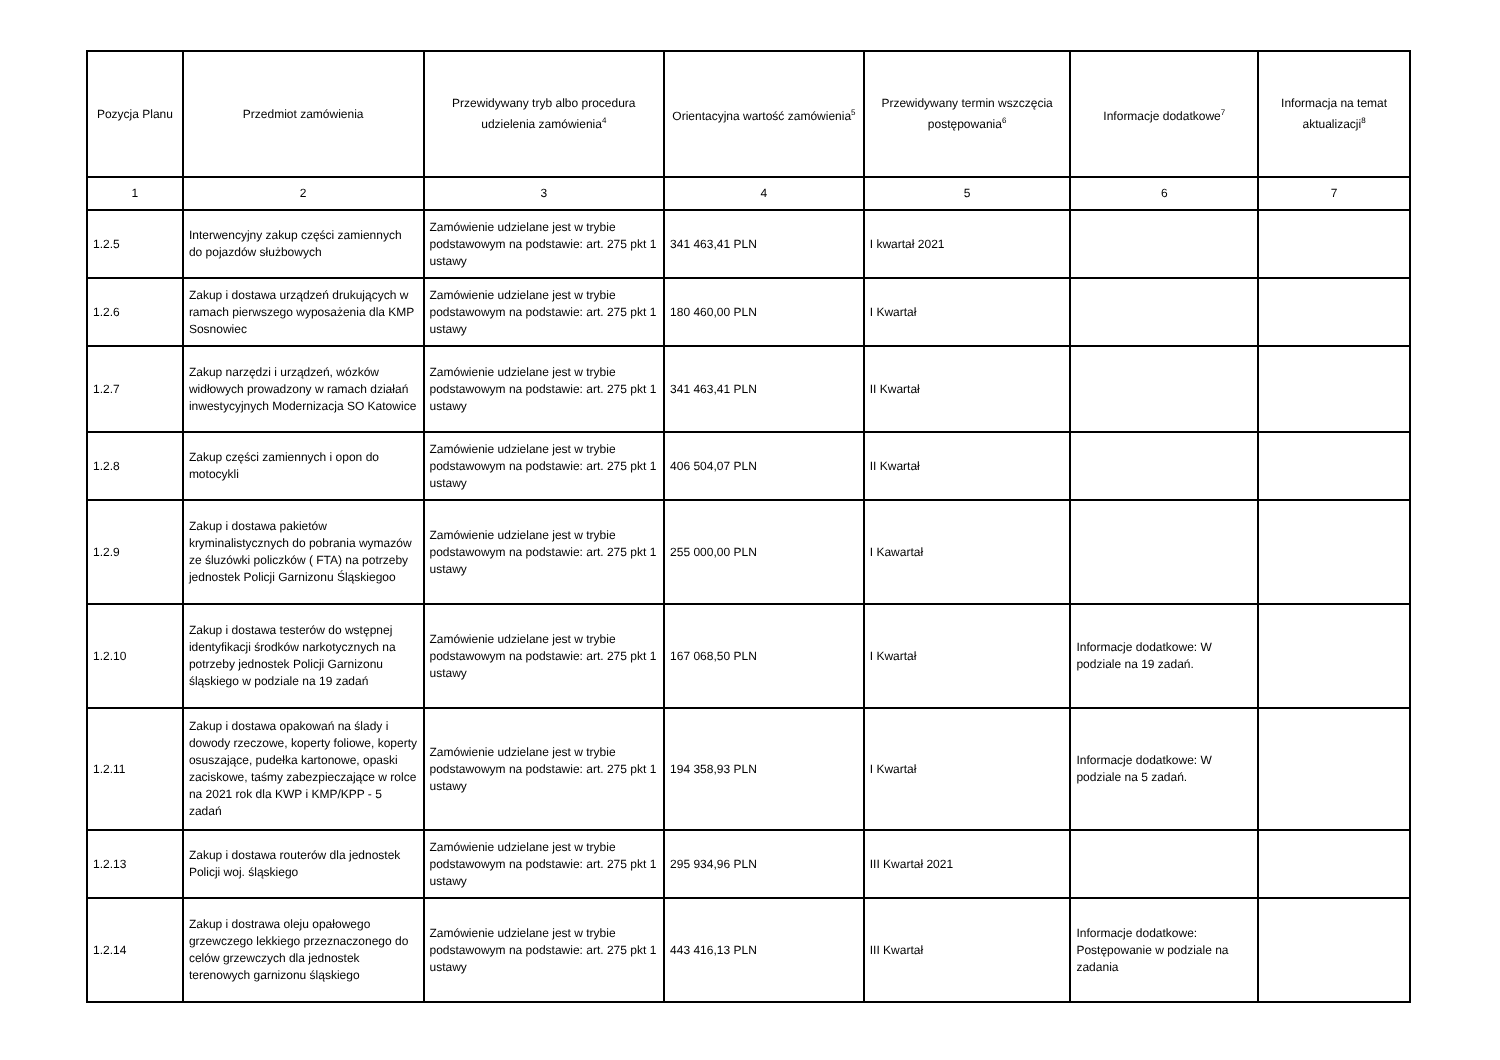| Pozycja Planu | Przedmiot zamówienia | Przewidywany tryb albo procedura udzielenia zamówienia<sup>4</sup> | Orientacyjna wartość zamówienia<sup>5</sup> | Przewidywany termin wszczęcia postępowania<sup>6</sup> | Informacje dodatkowe<sup>7</sup> | Informacja na temat aktualizacji<sup>8</sup> |
| --- | --- | --- | --- | --- | --- | --- |
| 1 | 2 | 3 | 4 | 5 | 6 | 7 |
| 1.2.5 | Interwencyjny zakup części zamiennych do pojazdów służbowych | Zamówienie udzielane jest w trybie podstawowym na podstawie: art. 275 pkt 1 ustawy | 341 463,41 PLN | I kwartał 2021 | | |
| 1.2.6 | Zakup i dostawa urządzeń drukujących w ramach pierwszego wyposażenia dla KMP Sosnowiec | Zamówienie udzielane jest w trybie podstawowym na podstawie: art. 275 pkt 1 ustawy | 180 460,00 PLN | I Kwartał | | |
| 1.2.7 | Zakup narzędzi i urządzeń, wózków widłowych prowadzony w ramach działań inwestycyjnych Modernizacja SO Katowice | Zamówienie udzielane jest w trybie podstawowym na podstawie: art. 275 pkt 1 ustawy | 341 463,41 PLN | II Kwartał | | |
| 1.2.8 | Zakup części zamiennych i opon do motocykli | Zamówienie udzielane jest w trybie podstawowym na podstawie: art. 275 pkt 1 ustawy | 406 504,07 PLN | II Kwartał | | |
| 1.2.9 | Zakup i dostawa pakietów kryminalistycznych do pobrania wymazów ze śluzówki policzków ( FTA) na potrzeby jednostek Policji Garnizonu Śląskiegoo | Zamówienie udzielane jest w trybie podstawowym na podstawie: art. 275 pkt 1 ustawy | 255 000,00 PLN | I Kawartał | | |
| 1.2.10 | Zakup i dostawa testerów do wstępnej identyfikacji środków narkotycznych na potrzeby jednostek Policji Garnizonu śląskiego w podziale na 19 zadań | Zamówienie udzielane jest w trybie podstawowym na podstawie: art. 275 pkt 1 ustawy | 167 068,50 PLN | I Kwartał | Informacje dodatkowe: W podziale na 19 zadań. | |
| 1.2.11 | Zakup i dostawa opakowań na ślady i dowody rzeczowe, koperty foliowe, koperty osuszające, pudełka kartonowe, opaski zaciskowe, taśmy zabezpieczające w rolce na 2021 rok dla KWP i KMP/KPP - 5 zadań | Zamówienie udzielane jest w trybie podstawowym na podstawie: art. 275 pkt 1 ustawy | 194 358,93 PLN | I Kwartał | Informacje dodatkowe: W podziale na 5 zadań. | |
| 1.2.13 | Zakup i dostawa routerów dla jednostek Policji woj. śląskiego | Zamówienie udzielane jest w trybie podstawowym na podstawie: art. 275 pkt 1 ustawy | 295 934,96 PLN | III Kwartał 2021 | | |
| 1.2.14 | Zakup i dostrawa oleju opałowego grzewczego lekkiego przeznaczonego do celów grzewczych dla jednostek terenowych garnizonu śląskiego | Zamówienie udzielane jest w trybie podstawowym na podstawie: art. 275 pkt 1 ustawy | 443 416,13 PLN | III Kwartał | Informacje dodatkowe: Postępowanie w podziale na zadania | |